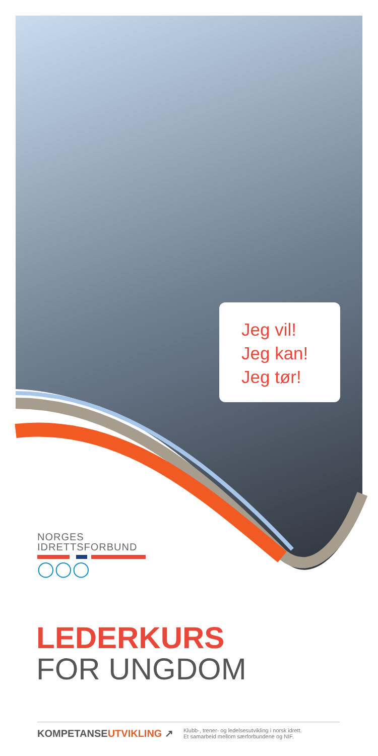Jeg vil!
Jeg kan!
Jeg tør!
NORGES
IDRETTSFORBUND
◯◯◯
LEDERKURS
FOR UNGDOM
KOMPETANSEUTVIKLING ↗
Klubb-, trener- og ledelsesutvikling i norsk idrett.
Et samarbeid mellom særforbundene og NIF.